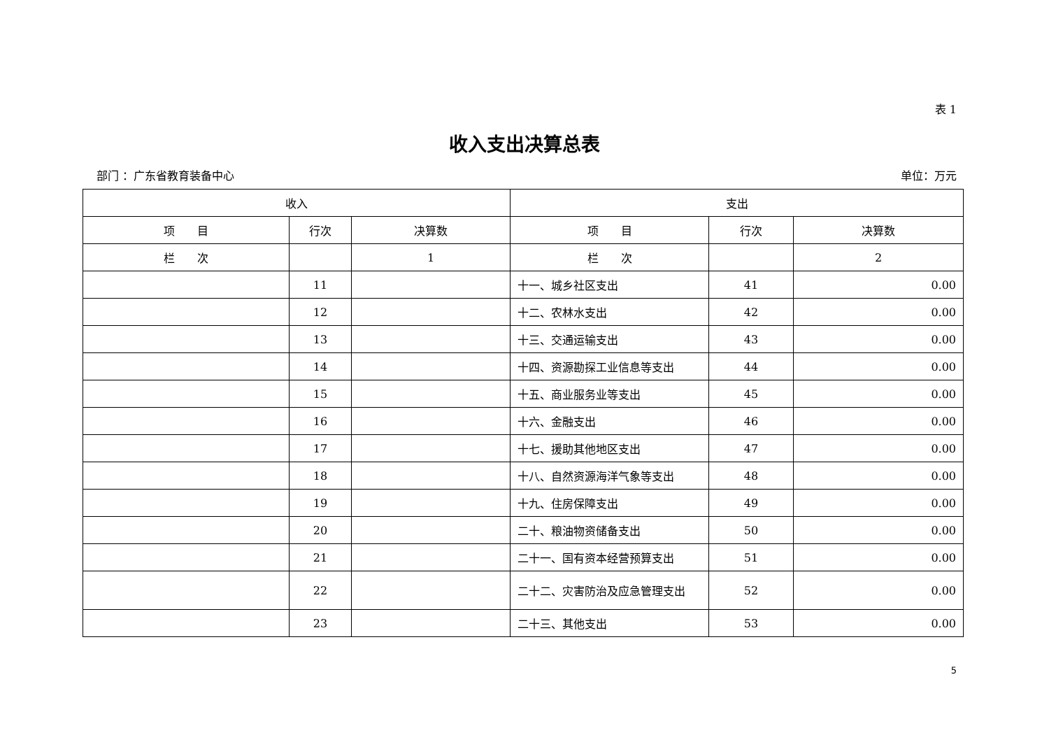表 1
收入支出决算总表
部门 ：广东省教育装备中心 单位：万元
| 收入 | | | 支出 | | |
| --- | --- | --- | --- | --- | --- |
| 项 目 | 行次 | 决算数 | 项 目 | 行次 | 决算数 |
| 栏 次 | | 1 | 栏 次 | | 2 |
| | 11 | | 十一、城乡社区支出 | 41 | 0.00 |
| | 12 | | 十二、农林水支出 | 42 | 0.00 |
| | 13 | | 十三、交通运输支出 | 43 | 0.00 |
| | 14 | | 十四、资源勘探工业信息等支出 | 44 | 0.00 |
| | 15 | | 十五、商业服务业等支出 | 45 | 0.00 |
| | 16 | | 十六、金融支出 | 46 | 0.00 |
| | 17 | | 十七、援助其他地区支出 | 47 | 0.00 |
| | 18 | | 十八、自然资源海洋气象等支出 | 48 | 0.00 |
| | 19 | | 十九、住房保障支出 | 49 | 0.00 |
| | 20 | | 二十、粮油物资储备支出 | 50 | 0.00 |
| | 21 | | 二十一、国有资本经营预算支出 | 51 | 0.00 |
| | 22 | | 二十二、灾害防治及应急管理支出 | 52 | 0.00 |
| | 23 | | 二十三、其他支出 | 53 | 0.00 |
5